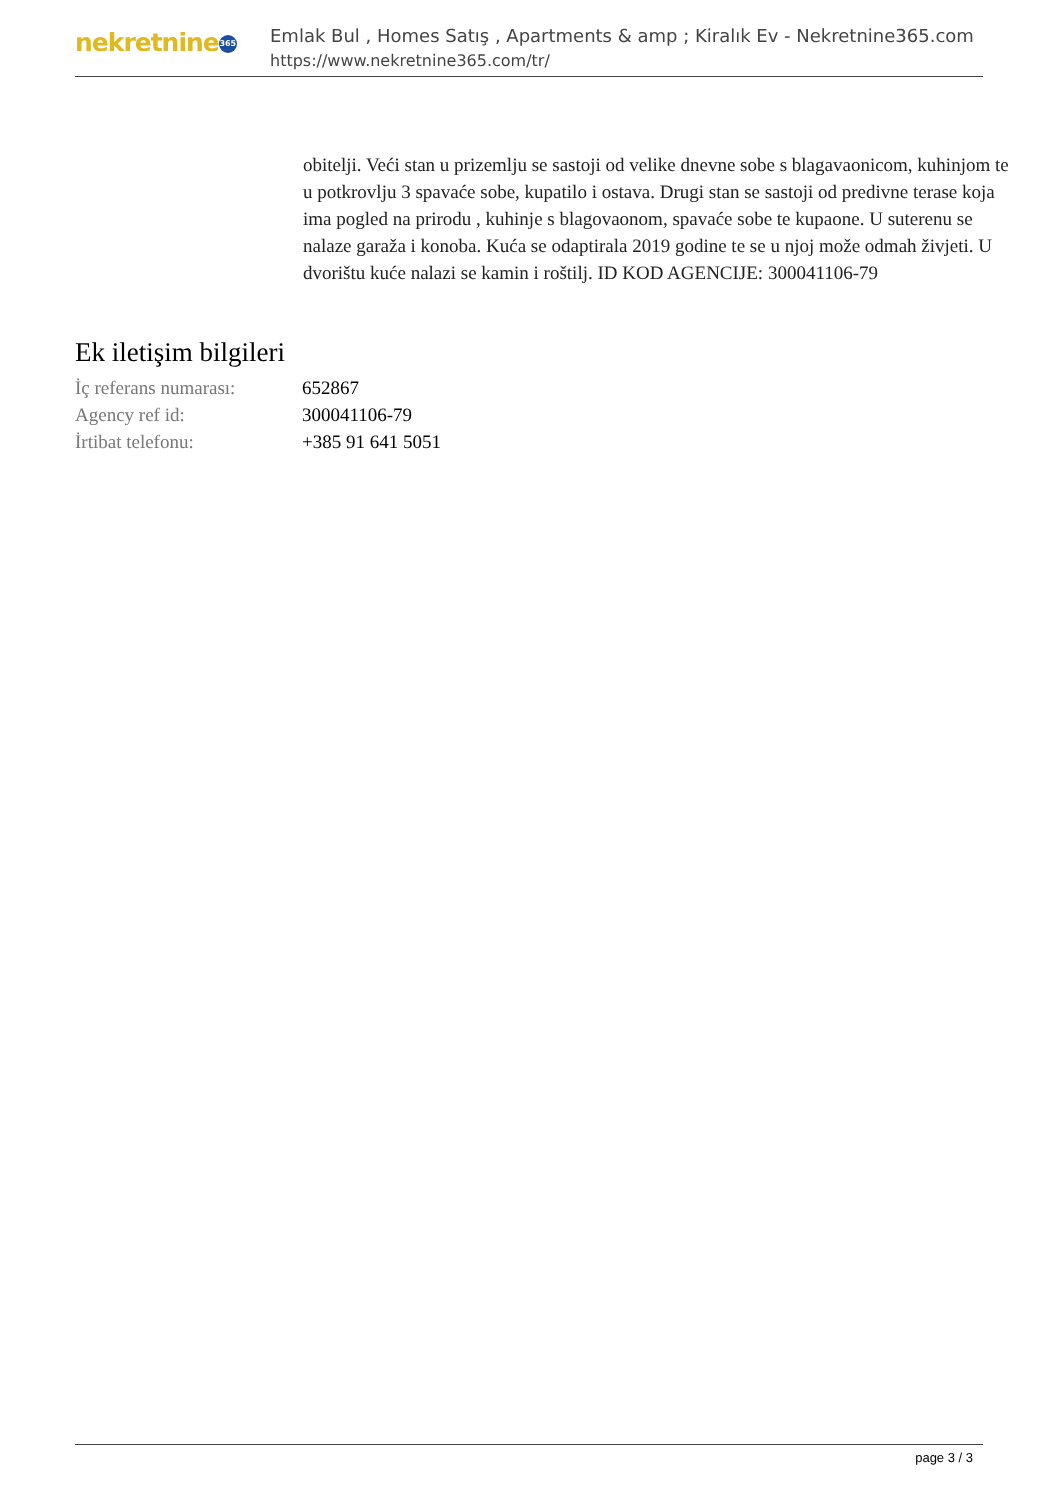nekretnine 365
Emlak Bul , Homes Satış , Apartments & amp ; Kiralık Ev - Nekretnine365.com
https://www.nekretnine365.com/tr/
obitelji. Veći stan u prizemlju se sastoji od velike dnevne sobe s blagavaonicom, kuhinjom te u potkrovlju 3 spavaće sobe, kupatilo i ostava. Drugi stan se sastoji od predivne terase koja ima pogled na prirodu , kuhinje s blagovaonom, spavaće sobe te kupaone. U suterenu se nalaze garaža i konoba. Kuća se odaptirala 2019 godine te se u njoj može odmah živjeti. U dvorištu kuće nalazi se kamin i roštilj. ID KOD AGENCIJE: 300041106-79
Ek iletişim bilgileri
| İç referans numarası: | 652867 |
| Agency ref id: | 300041106-79 |
| İrtibat telefonu: | +385 91 641 5051 |
page 3 / 3